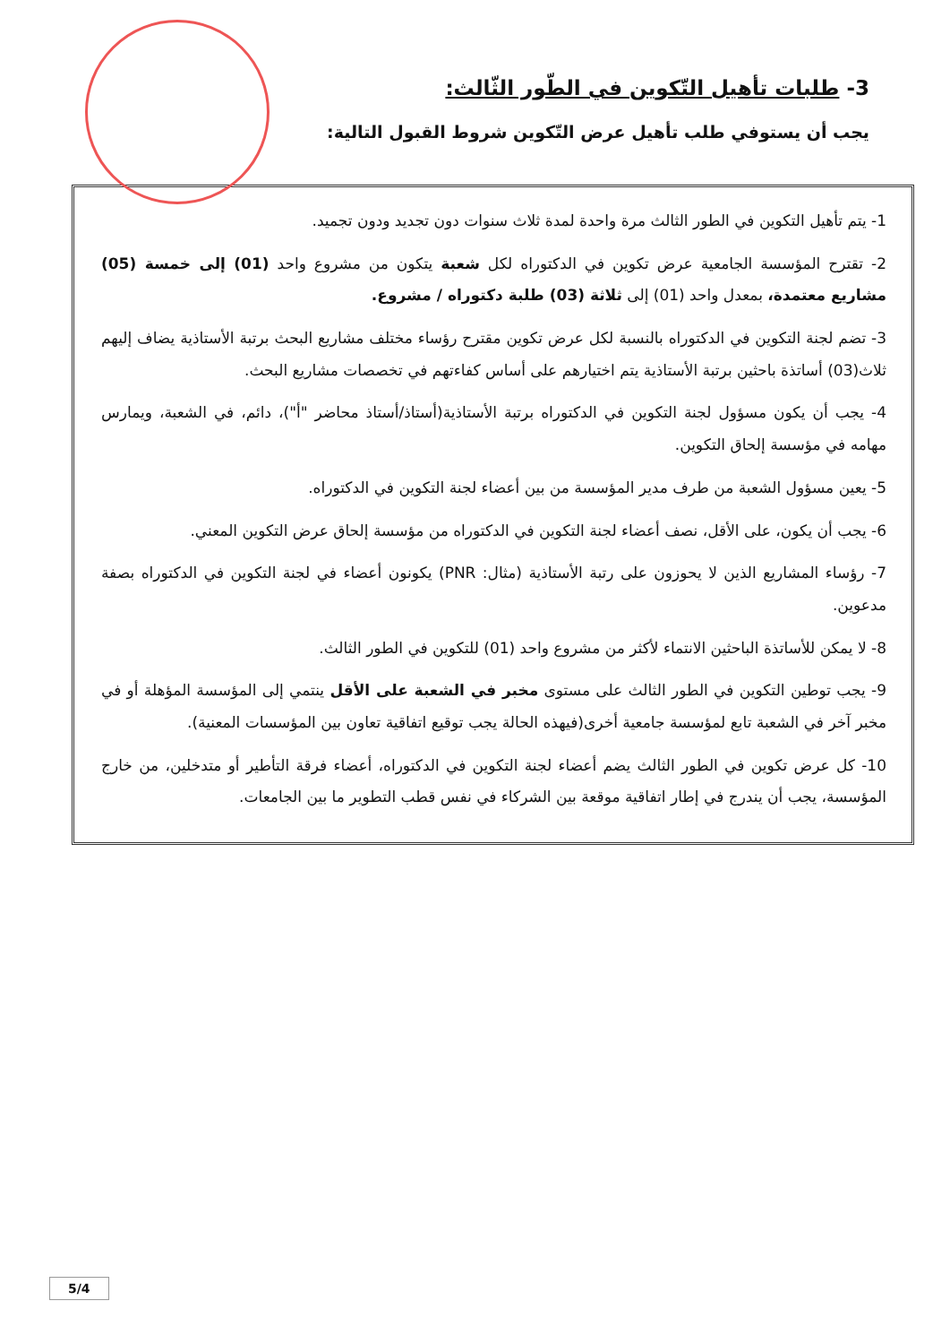3- طلبات تأهيل التّكوين في الطّور الثّالث:
يجب أن يستوفي طلب تأهيل عرض التّكوين شروط القبول التالية:
1- يتم تأهيل التكوين في الطور الثالث مرة واحدة لمدة ثلاث سنوات دون تجديد ودون تجميد.
2- تقترح المؤسسة الجامعية عرض تكوين في الدكتوراه لكل شعبة يتكون من مشروع واحد (01) إلى خمسة (05) مشاريع معتمدة، بمعدل واحد (01) إلى ثلاثة (03) طلبة دكتوراه / مشروع.
3- تضم لجنة التكوين في الدكتوراه بالنسبة لكل عرض تكوين مقترح رؤساء مختلف مشاريع البحث برتبة الأستاذية يضاف إليهم ثلاث(03) أساتذة باحثين برتبة الأستاذية يتم اختيارهم على أساس كفاءتهم في تخصصات مشاريع البحث.
4- يجب أن يكون مسؤول لجنة التكوين في الدكتوراه برتبة الأستاذية(أستاذ/أستاذ محاضر "أ")، دائم، في الشعبة، ويمارس مهامه في مؤسسة إلحاق التكوين.
5- يعين مسؤول الشعبة من طرف مدير المؤسسة من بين أعضاء لجنة التكوين في الدكتوراه.
6- يجب أن يكون، على الأقل، نصف أعضاء لجنة التكوين في الدكتوراه من مؤسسة إلحاق عرض التكوين المعني.
7- رؤساء المشاريع الذين لا يحوزون على رتبة الأستاذية (مثال: PNR) يكونون أعضاء في لجنة التكوين في الدكتوراه بصفة مدعوين.
8- لا يمكن للأساتذة الباحثين الانتماء لأكثر من مشروع واحد (01) للتكوين في الطور الثالث.
9- يجب توطين التكوين في الطور الثالث على مستوى مخبر في الشعبة على الأقل ينتمي إلى المؤسسة المؤهلة أو في مخبر آخر في الشعبة تابع لمؤسسة جامعية أخرى(فيهذه الحالة يجب توقيع اتفاقية تعاون بين المؤسسات المعنية).
10- كل عرض تكوين في الطور الثالث يضم أعضاء لجنة التكوين في الدكتوراه، أعضاء فرقة التأطير أو متدخلين، من خارج المؤسسة، يجب أن يندرج في إطار اتفاقية موقعة بين الشركاء في نفس قطب التطوير ما بين الجامعات.
5/4